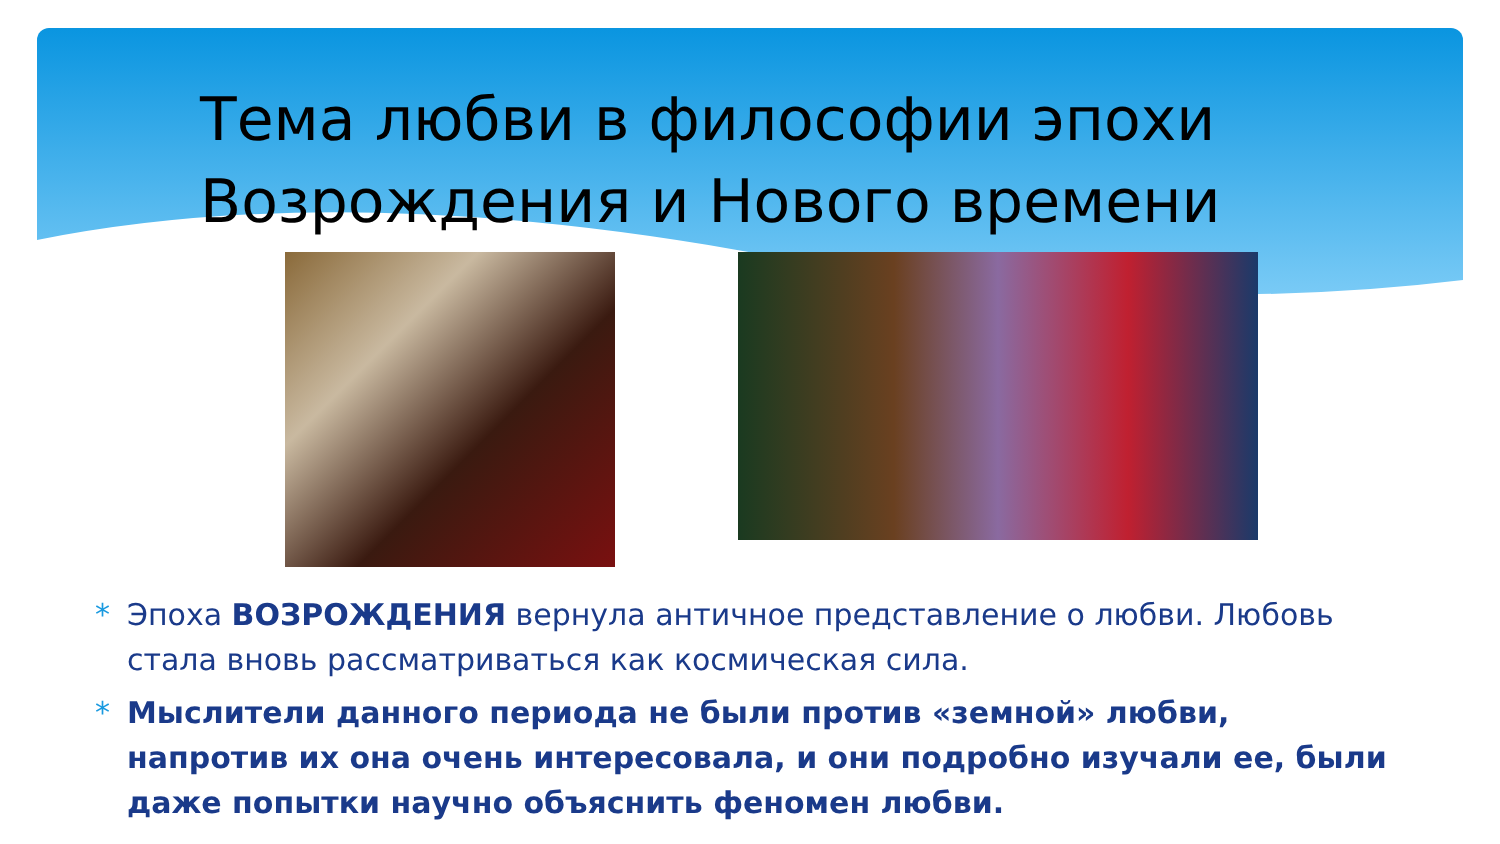Тема любви в философии эпохи
Возрождения и Нового времени
* Эпоха ВОЗРОЖДЕНИЯ вернула античное представление о любви. Любовь стала вновь рассматриваться как космическая сила.
* Мыслители данного периода не были против «земной» любви, напротив их она очень интересовала, и они подробно изучали ее, были даже попытки научно объяснить феномен любви.